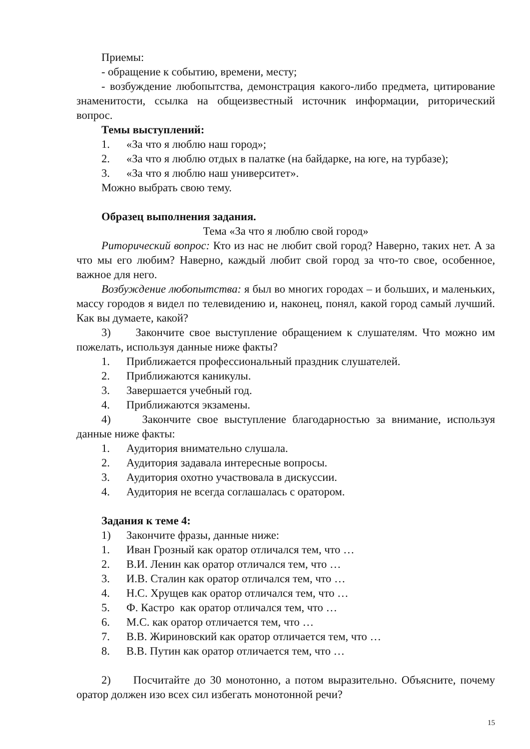Приемы:
- обращение к событию, времени, месту;
- возбуждение любопытства, демонстрация какого-либо предмета, цитирование знаменитости, ссылка на общеизвестный источник информации, риторический вопрос.
Темы выступлений:
1. «За что я люблю наш город»;
2. «За что я люблю отдых в палатке (на байдарке, на юге, на турбазе);
3. «За что я люблю наш университет».
Можно выбрать свою тему.
Образец выполнения задания.
Тема «За что я люблю свой город»
Риторический вопрос: Кто из нас не любит свой город? Наверно, таких нет. А за что мы его любим? Наверно, каждый любит свой город за что-то свое, особенное, важное для него.
Возбуждение любопытства: я был во многих городах – и больших, и маленьких, массу городов я видел по телевидению и, наконец, понял, какой город самый лучший. Как вы думаете, какой?
3) Закончите свое выступление обращением к слушателям. Что можно им пожелать, используя данные ниже факты?
1. Приближается профессиональный праздник слушателей.
2. Приближаются каникулы.
3. Завершается учебный год.
4. Приближаются экзамены.
4) Закончите свое выступление благодарностью за внимание, используя данные ниже факты:
1. Аудитория внимательно слушала.
2. Аудитория задавала интересные вопросы.
3. Аудитория охотно участвовала в дискуссии.
4. Аудитория не всегда соглашалась с оратором.
Задания к теме 4:
1) Закончите фразы, данные ниже:
1. Иван Грозный как оратор отличался тем, что …
2. В.И. Ленин как оратор отличался тем, что …
3. И.В. Сталин как оратор отличался тем, что …
4. Н.С. Хрущев как оратор отличался тем, что …
5. Ф. Кастро как оратор отличался тем, что …
6. М.С. как оратор отличается тем, что …
7. В.В. Жириновский как оратор отличается тем, что …
8. В.В. Путин как оратор отличается тем, что …
2) Посчитайте до 30 монотонно, а потом выразительно. Объясните, почему оратор должен изо всех сил избегать монотонной речи?
15